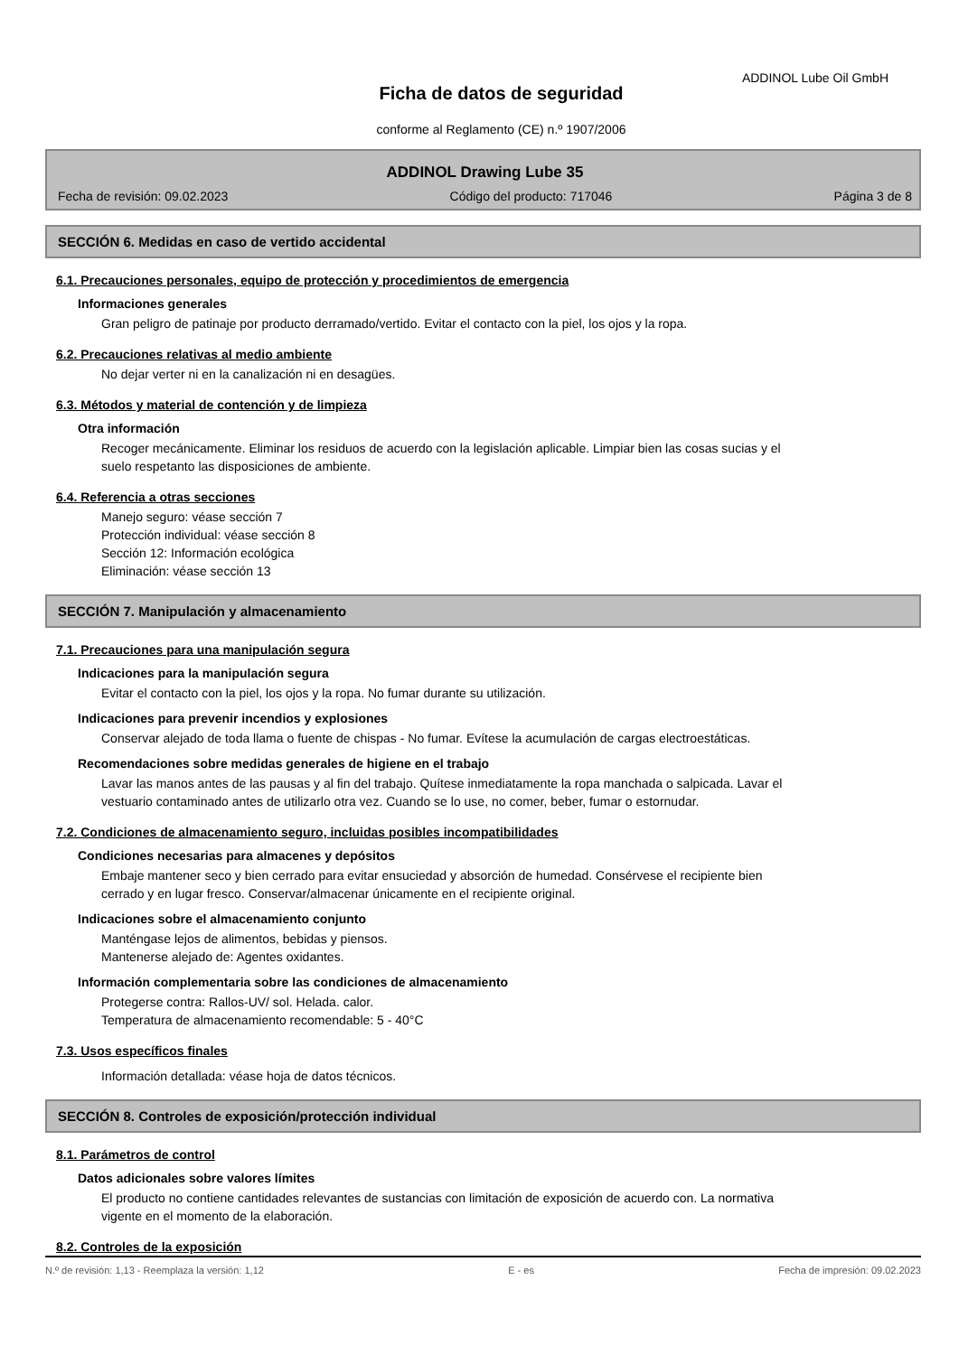ADDINOL Lube Oil GmbH
Ficha de datos de seguridad
conforme al Reglamento (CE) n.º 1907/2006
ADDINOL Drawing Lube 35
Fecha de revisión: 09.02.2023 Código del producto: 717046 Página 3 de 8
SECCIÓN 6. Medidas en caso de vertido accidental
6.1. Precauciones personales, equipo de protección y procedimientos de emergencia
Informaciones generales
Gran peligro de patinaje por producto derramado/vertido. Evitar el contacto con la piel, los ojos y la ropa.
6.2. Precauciones relativas al medio ambiente
No dejar verter ni en la canalización ni en desagües.
6.3. Métodos y material de contención y de limpieza
Otra información
Recoger mecánicamente. Eliminar los residuos de acuerdo con la legislación aplicable. Limpiar bien las cosas sucias y el suelo respetanto las disposiciones de ambiente.
6.4. Referencia a otras secciones
Manejo seguro: véase sección 7
Protección individual: véase sección 8
Sección 12: Información ecológica
Eliminación: véase sección 13
SECCIÓN 7. Manipulación y almacenamiento
7.1. Precauciones para una manipulación segura
Indicaciones para la manipulación segura
Evitar el contacto con la piel, los ojos y la ropa. No fumar durante su utilización.
Indicaciones para prevenir incendios y explosiones
Conservar alejado de toda llama o fuente de chispas - No fumar. Evítese la acumulación de cargas electroestáticas.
Recomendaciones sobre medidas generales de higiene en el trabajo
Lavar las manos antes de las pausas y al fin del trabajo. Quítese inmediatamente la ropa manchada o salpicada. Lavar el vestuario contaminado antes de utilizarlo otra vez. Cuando se lo use, no comer, beber, fumar o estornudar.
7.2. Condiciones de almacenamiento seguro, incluidas posibles incompatibilidades
Condiciones necesarias para almacenes y depósitos
Embaje mantener seco y bien cerrado para evitar ensuciedad y absorción de humedad. Consérvese el recipiente bien cerrado y en lugar fresco. Conservar/almacenar únicamente en el recipiente original.
Indicaciones sobre el almacenamiento conjunto
Manténgase lejos de alimentos, bebidas y piensos.
Mantenerse alejado de: Agentes oxidantes.
Información complementaria sobre las condiciones de almacenamiento
Protegerse contra: Rallos-UV/ sol. Helada. calor.
Temperatura de almacenamiento recomendable: 5 - 40°C
7.3. Usos específicos finales
Información detallada: véase hoja de datos técnicos.
SECCIÓN 8. Controles de exposición/protección individual
8.1. Parámetros de control
Datos adicionales sobre valores límites
El producto no contiene cantidades relevantes de sustancias con limitación de exposición de acuerdo con. La normativa vigente en el momento de la elaboración.
8.2. Controles de la exposición
N.º de revisión: 1,13 - Reemplaza la versión: 1,12 E - es Fecha de impresión: 09.02.2023